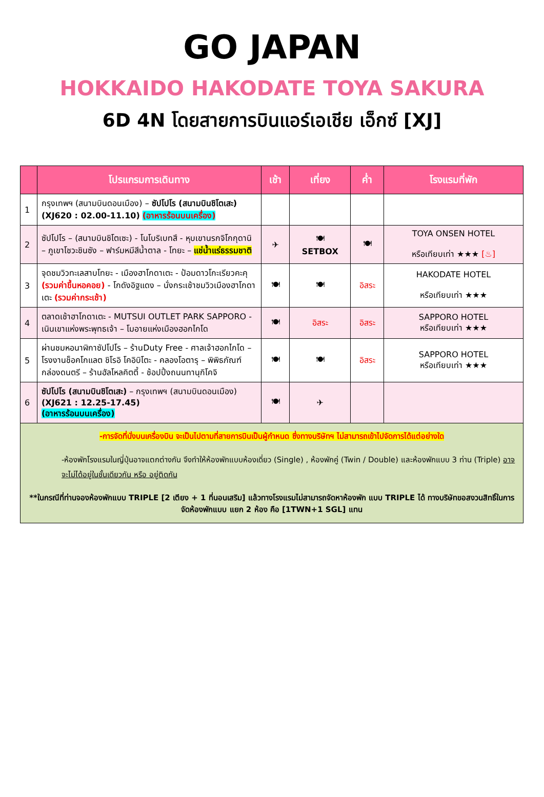GO JAPAN
HOKKAIDO HAKODATE TOYA SAKURA
6D 4N โดยสายการบินแอร์เอเชีย เอ็กซ์ [XJ]
| | โปรแกรมการเดินทาง | เช้า | เที่ยง | ค่ำ | โรงแรมที่พัก |
| --- | --- | --- | --- | --- | --- |
| 1 | กรุงเทพฯ (สนามบินดอนเมือง) – ซัปโปโร (สนามบินชิโตเสะ) (XJ620 : 02.00-11.10) (อาหารร้อนบนเครื่อง) | | | | |
| 2 | ซัปโปโร – (สนามบินชิโตเซะ) - โนโบริเบทสึ - หุบเขานรกจิโกกุดานิ – ภูเขาโชวะชินซัง – ฟาร์มหมีสีน้ำตาล - โทยะ – แช่น้ำแร่ธรรมชาติ | ✈ | 🍽 SETBOX | 🍽 | TOYA ONSEN HOTEL หรือเทียบเท่า ★★★ [♨] |
| 3 | จุดชมวิวทะเลสาบโทยะ - เมืองฮาโกดาเตะ - ป้อมดาวโกะเรียวคะคุ (รวมค่าขึ้นหอคอย) - โกดังอิฐแดง – นั่งกระเช้าชมวิวเมืองฮาโกดาเตะ (รวมค่ากระเช้า) | 🍽 | 🍽 | อิสระ | HAKODATE HOTEL หรือเทียบเท่า ★★★ |
| 4 | ตลาดเช้าฮาโกดาเตะ - MUTSUI OUTLET PARK SAPPORO - เนินเขาแห่งพระพุทธเจ้า – โมอายแห่งเมืองฮอกไกโด | 🍽 | อิสระ | อิสระ | SAPPORO HOTEL หรือเทียบเท่า ★★★ |
| 5 | ผ่านชมหอนาฬิกาซัปโปโร – ร้านDuty Free - ศาลเจ้าฮอกไกโด – โรงงานช็อคโกแลต ชิโรอิ โคอิบิโตะ - คลองโอตารุ – พิพิธภัณฑ์กล่องดนตรี – ร้านฮัลโหลคิตตี้ - ช้อปปิ้งถนนทานุกิโคจิ | 🍽 | 🍽 | อิสระ | SAPPORO HOTEL หรือเทียบเท่า ★★★ |
| 6 | ซัปโปโร (สนามบินชิโตเสะ) – กรุงเทพฯ (สนามบินดอนเมือง) (XJ621 : 12.25-17.45) (อาหารร้อนบนเครื่อง) | 🍽 | ✈ | | |
| -การจัดที่นั่งบนเครื่องบิน จะเป็นไปตามที่สายการบินเป็นผู้กำหนด ซึ่งทางบริษัทฯ ไม่สามารถเข้าไปจัดการได้แต่อย่างใด -ห้องพักโรงแรมในญี่ปุ่นอาจแตกต่างกัน จึงทำให้ห้องพักแบบห้องเดี่ยว (Single) , ห้องพักคู่ (Twin / Double) และห้องพักแบบ 3 ท่าน (Triple) อาจจะไม่ได้อยู่ในชั้นเดียวกัน หรือ อยู่ติดกัน **ในกรณีที่ท่านจองห้องพักแบบ TRIPLE [2 เตียง + 1 ที่นอนเสริม] แล้วทางโรงแรมไม่สามารถจัดหาห้องพัก แบบ TRIPLE ได้ ทางบริษัทขอสงวนสิทธิ์ในการจัดห้องพักแบบ แยก 2 ห้อง คือ [1TWN+1 SGL] แทน | | | | | |